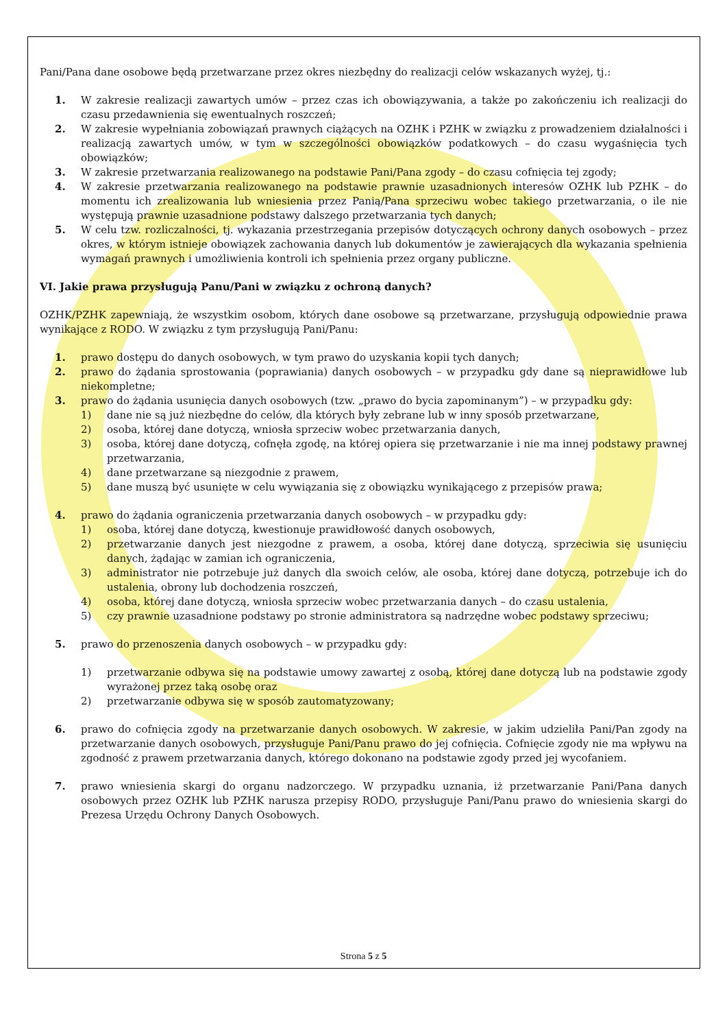Pani/Pana dane osobowe będą przetwarzane przez okres niezbędny do realizacji celów wskazanych wyżej, tj.:
1. W zakresie realizacji zawartych umów – przez czas ich obowiązywania, a także po zakończeniu ich realizacji do czasu przedawnienia się ewentualnych roszczeń;
2. W zakresie wypełniania zobowiązań prawnych ciążących na OZHK i PZHK w związku z prowadzeniem działalności i realizacją zawartych umów, w tym w szczególności obowiązków podatkowych – do czasu wygaśnięcia tych obowiązków;
3. W zakresie przetwarzania realizowanego na podstawie Pani/Pana zgody – do czasu cofnięcia tej zgody;
4. W zakresie przetwarzania realizowanego na podstawie prawnie uzasadnionych interesów OZHK lub PZHK – do momentu ich zrealizowania lub wniesienia przez Panią/Pana sprzeciwu wobec takiego przetwarzania, o ile nie występują prawnie uzasadnione podstawy dalszego przetwarzania tych danych;
5. W celu tzw. rozliczalności, tj. wykazania przestrzegania przepisów dotyczących ochrony danych osobowych – przez okres, w którym istnieje obowiązek zachowania danych lub dokumentów je zawierających dla wykazania spełnienia wymagań prawnych i umożliwienia kontroli ich spełnienia przez organy publiczne.
VI. Jakie prawa przysługują Panu/Pani w związku z ochroną danych?
OZHK/PZHK zapewniają, że wszystkim osobom, których dane osobowe są przetwarzane, przysługują odpowiednie prawa wynikające z RODO. W związku z tym przysługują Pani/Panu:
1. prawo dostępu do danych osobowych, w tym prawo do uzyskania kopii tych danych;
2. prawo do żądania sprostowania (poprawiania) danych osobowych – w przypadku gdy dane są nieprawidłowe lub niekompletne;
3. prawo do żądania usunięcia danych osobowych (tzw. „prawo do bycia zapominanym”) – w przypadku gdy:
1) dane nie są już niezbędne do celów, dla których były zebrane lub w inny sposób przetwarzane,
2) osoba, której dane dotyczą, wniosła sprzeciw wobec przetwarzania danych,
3) osoba, której dane dotyczą, cofnęła zgodę, na której opiera się przetwarzanie i nie ma innej podstawy prawnej przetwarzania,
4) dane przetwarzane są niezgodnie z prawem,
5) dane muszą być usunięte w celu wywiązania się z obowiązku wynikającego z przepisów prawa;
4. prawo do żądania ograniczenia przetwarzania danych osobowych – w przypadku gdy:
1) osoba, której dane dotyczą, kwestionuje prawidłowość danych osobowych,
2) przetwarzanie danych jest niezgodne z prawem, a osoba, której dane dotyczą, sprzeciwia się usunięciu danych, żądając w zamian ich ograniczenia,
3) administrator nie potrzebuje już danych dla swoich celów, ale osoba, której dane dotyczą, potrzebuje ich do ustalenia, obrony lub dochodzenia roszczeń,
4) osoba, której dane dotyczą, wniosła sprzeciw wobec przetwarzania danych – do czasu ustalenia,
5) czy prawnie uzasadnione podstawy po stronie administratora są nadrzędne wobec podstawy sprzeciwu;
5. prawo do przenoszenia danych osobowych – w przypadku gdy:
1) przetwarzanie odbywa się na podstawie umowy zawartej z osobą, której dane dotyczą lub na podstawie zgody wyrażonej przez taką osobę oraz
2) przetwarzanie odbywa się w sposób zautomatyzowany;
6. prawo do cofnięcia zgody na przetwarzanie danych osobowych. W zakresie, w jakim udzieliła Pani/Pan zgody na przetwarzanie danych osobowych, przysługuje Pani/Panu prawo do jej cofnięcia. Cofnięcie zgody nie ma wpływu na zgodność z prawem przetwarzania danych, którego dokonano na podstawie zgody przed jej wycofaniem.
7. prawo wniesienia skargi do organu nadzorczego. W przypadku uznania, iż przetwarzanie Pani/Pana danych osobowych przez OZHK lub PZHK narusza przepisy RODO, przysługuje Pani/Panu prawo do wniesienia skargi do Prezesa Urzędu Ochrony Danych Osobowych.
Strona 5 z 5